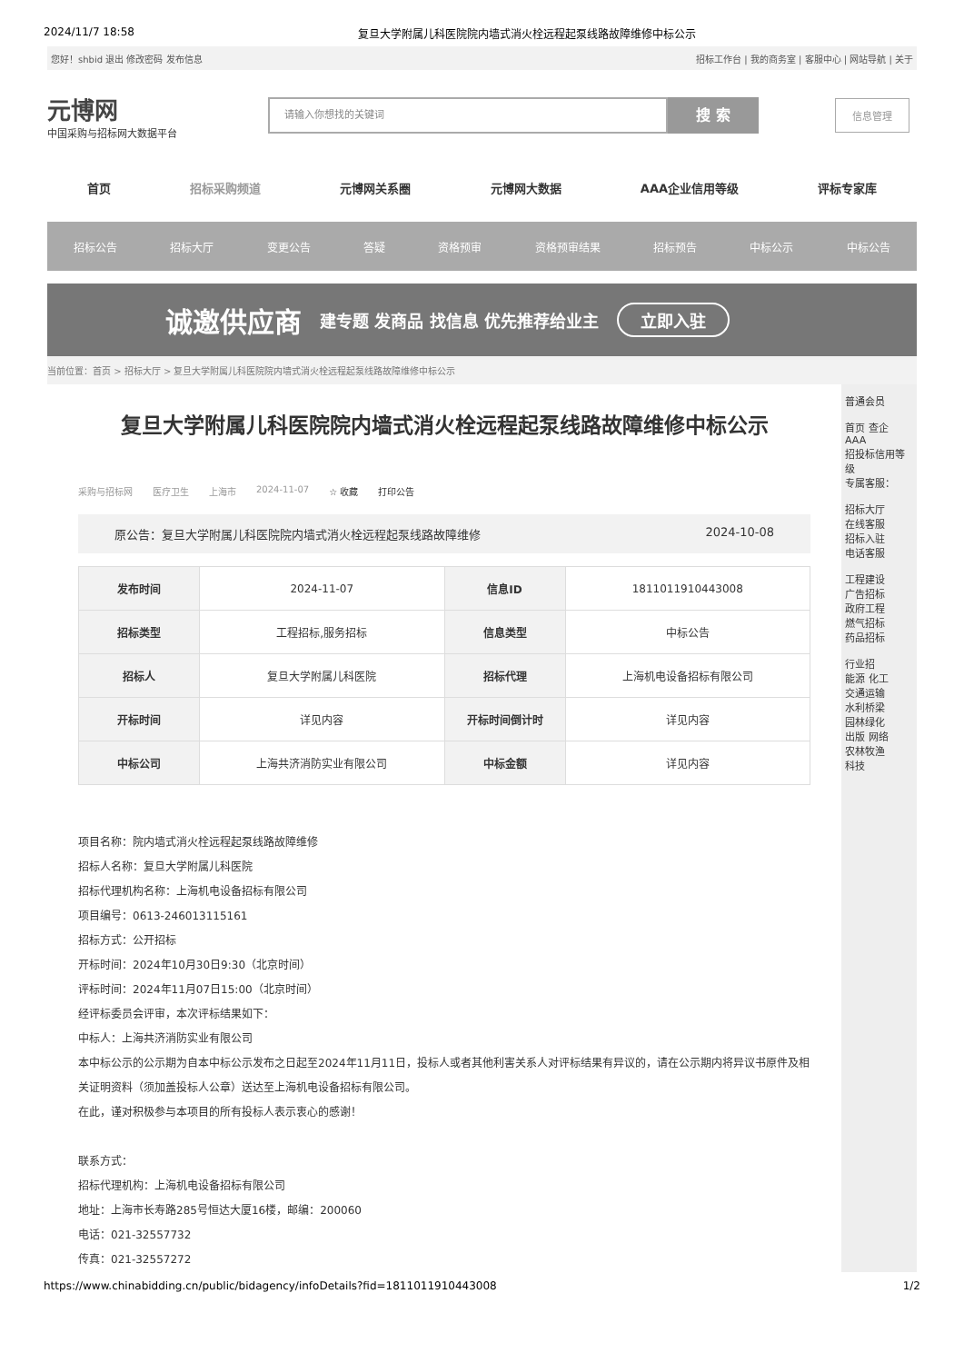2024/11/7 18:58 复旦大学附属儿科医院院内墙式消火栓远程起泵线路故障维修中标公示
您好！shbid 退出 修改密码 发布信息 招标工作台 | 我的商务室 | 客服中心 | 网站导航 | 关于
元博网
中国采购与招标网大数据平台
请输入你想找的关键词
搜 索
信息管理
首页 招标采购频道 元博网关系圈 元博网大数据 AAA企业信用等级 评标专家库
招标公告 招标大厅 变更公告 答疑 资格预审 资格预审结果 招标预告 中标公示 中标公告
诚邀供应商 建专题 发商品 找信息 优先推荐给业主 立即入驻
当前位置：首页 > 招标大厅 > 复旦大学附属儿科医院院内墙式消火栓远程起泵线路故障维修中标公示
复旦大学附属儿科医院院内墙式消火栓远程起泵线路故障维修中标公示
采购与招标网 医疗卫生 上海市 2024-11-07 ☆ 收藏 打印公告
原公告：复旦大学附属儿科医院院内墙式消火栓远程起泵线路故障维修 2024-10-08
| 发布时间 | 2024-11-07 | 信息ID | 1811011910443008 |
| 招标类型 | 工程招标,服务招标 | 信息类型 | 中标公告 |
| 招标人 | 复旦大学附属儿科医院 | 招标代理 | 上海机电设备招标有限公司 |
| 开标时间 | 详见内容 | 开标时间倒计时 | 详见内容 |
| 中标公司 | 上海共济消防实业有限公司 | 中标金额 | 详见内容 |
项目名称：院内墙式消火栓远程起泵线路故障维修
招标人名称：复旦大学附属儿科医院
招标代理机构名称：上海机电设备招标有限公司
项目编号：0613-246013115161
招标方式：公开招标
开标时间：2024年10月30日9:30（北京时间）
评标时间：2024年11月07日15:00（北京时间）
经评标委员会评审，本次评标结果如下：
中标人：上海共济消防实业有限公司
本中标公示的公示期为自本中标公示发布之日起至2024年11月11日，投标人或者其他利害关系人对评标结果有异议的，请在公示期内将异议书原件及相关证明资料（须加盖投标人公章）送达至上海机电设备招标有限公司。
在此，谨对积极参与本项目的所有投标人表示衷心的感谢！
联系方式：
招标代理机构：上海机电设备招标有限公司
地址：上海市长寿路285号恒达大厦16楼，邮编：200060
电话：021-32557732
传真：021-32557272
普通会员
首页 查企
AAA
招投标信用等级
专属客服：
招标大厅
在线客服
招标入驻
电话客服
工程建设
广告招标
政府工程
燃气招标
药品招标
行业招
能源 化工
交通运输
水利桥梁
园林绿化
出版 网络
农林牧渔
科技
https://www.chinabidding.cn/public/bidagency/infoDetails?fid=1811011910443008 1/2